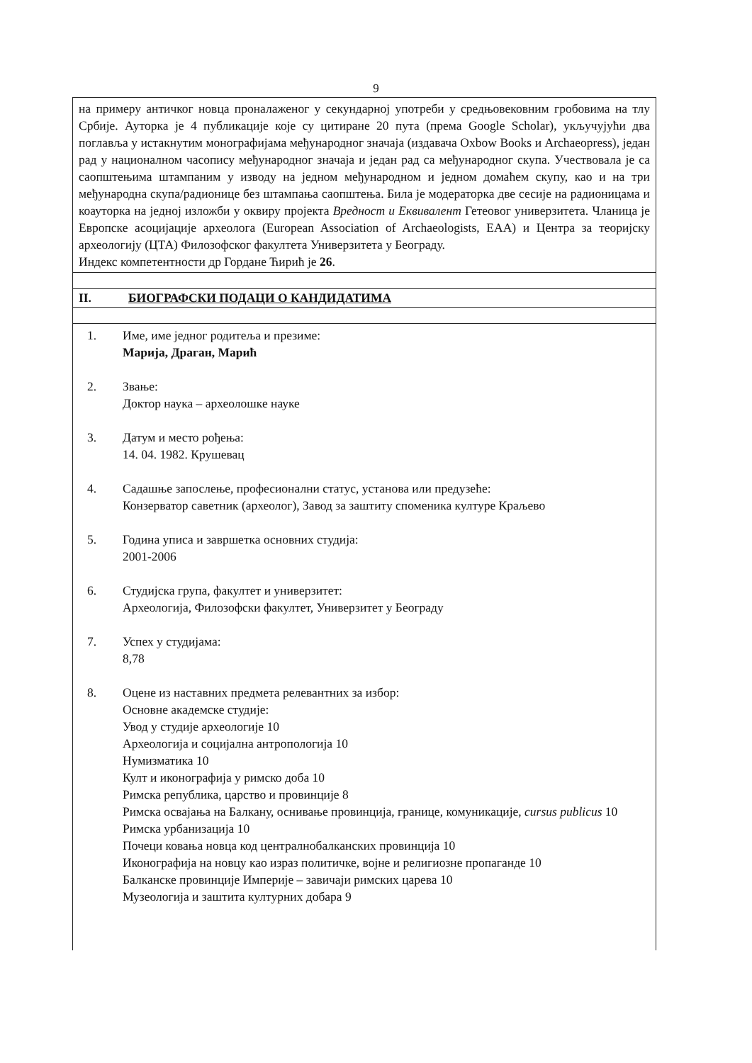9
на примеру античког новца проналаженог у секундарној употреби у средњовековним гробовима на тлу Србије. Ауторка је 4 публикације које су цитиране 20 пута (према Google Scholar), укључујући два поглавља у истакнутим монографијама међународног значаја (издавача Oxbow Books и Archaeopress), један рад у националном часопису међународног значаја и један рад са међународног скупа. Учествовала је са саопштењима штампаним у изводу на једном међународном и једном домаћем скупу, као и на три међународна скупа/радионице без штампања саопштења. Била је модераторка две сесије на радионицама и коауторка на једној изложби у оквиру пројекта Вредност и Еквивалент Гетеовог универзитета. Чланица је Европске асоцијације археолога (European Association of Archaeologists, EAA) и Центра за теоријску археологију (ЦТА) Филозофског факултета Универзитета у Београду.
Индекс компетентности др Гордане Ћирић је 26.
II. БИОГРАФСКИ ПОДАЦИ О КАНДИДАТИМА
1. Име, име једног родитеља и презиме:
Марија, Драган, Марић
2. Звање:
Доктор наука – археолошке науке
3. Датум и место рођења:
14. 04. 1982. Крушевац
4. Садашње запослење, професионални статус, установа или предузеће:
Конзерватор саветник (археолог), Завод за заштиту споменика културе Краљево
5. Година уписа и завршетка основних студија:
2001-2006
6. Студијска група, факултет и универзитет:
Археологија, Филозофски факултет, Универзитет у Београду
7. Успех у студијама:
8,78
8. Оцене из наставних предмета релевантних за избор:
Основне академске студије:
Увод у студије археологије 10
Археологија и социјална антропологија 10
Нумизматика 10
Култ и иконографија у римско доба 10
Римска република, царство и провинције 8
Римска освајања на Балкану, оснивање провинција, границе, комуникације, cursus publicus 10
Римска урбанизација 10
Почеци ковања новца код централнобалканских провинција 10
Иконографија на новцу као израз политичке, војне и религиозне пропаганде 10
Балканске провинције Империје – завичаји римских царева 10
Музеологија и заштита културних добара 9